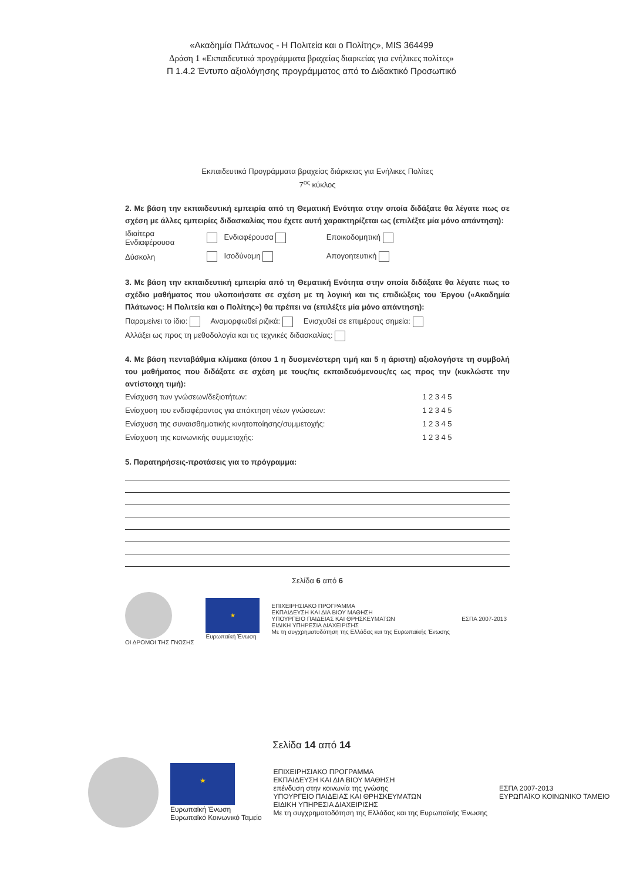«Ακαδημία Πλάτωνος - Η Πολιτεία και ο Πολίτης», MIS 364499
Δράση 1 «Εκπαιδευτικά προγράμματα βραχείας διαρκείας για ενήλικες πολίτες»
Π 1.4.2 Έντυπο αξιολόγησης προγράμματος από το Διδακτικό Προσωπικό
Εκπαιδευτικά Προγράμματα βραχείας διάρκειας για Ενήλικες Πολίτες
7<sup>ος</sup> κύκλος
2. Με βάση την εκπαιδευτική εμπειρία από τη Θεματική Ενότητα στην οποία διδάξατε θα λέγατε πως σε σχέση με άλλες εμπειρίες διδασκαλίας που έχετε αυτή χαρακτηρίζεται ως (επιλέξτε μία μόνο απάντηση):
| Ιδιαίτερα Ενδιαφέρουσα | | Ενδιαφέρουσα | Εποικοδομητική |
| Δύσκολη | | Ισοδύναμη | Απογοητευτική |
3. Με βάση την εκπαιδευτική εμπειρία από τη Θεματική Ενότητα στην οποία διδάξατε θα λέγατε πως το σχέδιο μαθήματος που υλοποιήσατε σε σχέση με τη λογική και τις επιδιώξεις του Έργου («Ακαδημία Πλάτωνος: Η Πολιτεία και ο Πολίτης») θα πρέπει να (επιλέξτε μία μόνο απάντηση):
Παραμείνει το ίδιο: Αναμορφωθεί ριζικά: Ενισχυθεί σε επιμέρους σημεία:
Αλλάξει ως προς τη μεθοδολογία και τις τεχνικές διδασκαλίας:
4. Με βάση πενταβάθμια κλίμακα (όπου 1 η δυσμενέστερη τιμή και 5 η άριστη) αξιολογήστε τη συμβολή του μαθήματος που διδάξατε σε σχέση με τους/τις εκπαιδευόμενους/ες ως προς την (κυκλώστε την αντίστοιχη τιμή):
| Ενίσχυση των γνώσεων/δεξιοτήτων: | 1 | 2 | 3 | 4 | 5 |
| Ενίσχυση του ενδιαφέροντος για απόκτηση νέων γνώσεων: | 1 | 2 | 3 | 4 | 5 |
| Ενίσχυση της συναισθηματικής κινητοποίησης/συμμετοχής: | 1 | 2 | 3 | 4 | 5 |
| Ενίσχυση της κοινωνικής συμμετοχής: | 1 | 2 | 3 | 4 | 5 |
5. Παρατηρήσεις-προτάσεις για το πρόγραμμα:
Σελίδα 6 από 6
ΟΙ ΔΡΟΜΟΙ ΤΗΣ ΓΝΩΣΗΣ
★
Ευρωπαϊκή Ένωση
ΕΠΙΧΕΙΡΗΣΙΑΚΟ ΠΡΟΓΡΑΜΜΑ
ΕΚΠΑΙΔΕΥΣΗ ΚΑΙ ΔΙΑ ΒΙΟΥ ΜΑΘΗΣΗ
ΥΠΟΥΡΓΕΙΟ ΠΑΙΔΕΙΑΣ ΚΑΙ ΘΡΗΣΚΕΥΜΑΤΩΝ
ΕΙΔΙΚΗ ΥΠΗΡΕΣΙΑ ΔΙΑΧΕΙΡΙΣΗΣ
Με τη συγχρηματοδότηση της Ελλάδας και της Ευρωπαϊκής Ένωσης
ΕΣΠΑ 2007-2013
Σελίδα 14 από 14
★
Ευρωπαϊκή Ένωση
Ευρωπαϊκό Κοινωνικό Ταμείο
ΕΠΙΧΕΙΡΗΣΙΑΚΟ ΠΡΟΓΡΑΜΜΑ
ΕΚΠΑΙΔΕΥΣΗ ΚΑΙ ΔΙΑ ΒΙΟΥ ΜΑΘΗΣΗ
επένδυση στην κοινωνία της γνώσης
ΥΠΟΥΡΓΕΙΟ ΠΑΙΔΕΙΑΣ ΚΑΙ ΘΡΗΣΚΕΥΜΑΤΩΝ
ΕΙΔΙΚΗ ΥΠΗΡΕΣΙΑ ΔΙΑΧΕΙΡΙΣΗΣ
Με τη συγχρηματοδότηση της Ελλάδας και της Ευρωπαϊκής Ένωσης
ΕΣΠΑ 2007-2013
ΕΥΡΩΠΑΪΚΟ ΚΟΙΝΩΝΙΚΟ ΤΑΜΕΙΟ